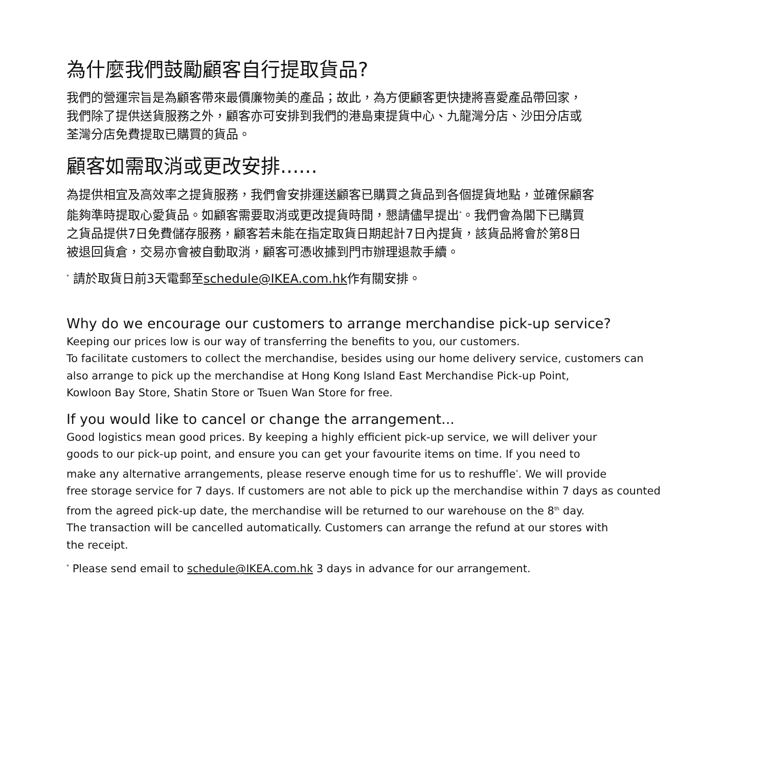為什麼我們鼓勵顧客自行提取貨品?
我們的營運宗旨是為顧客帶來最價廉物美的產品；故此，為方便顧客更快捷將喜愛產品帶回家，
我們除了提供送貨服務之外，顧客亦可安排到我們的港島東提貨中心、九龍灣分店、沙田分店或
荃灣分店免費提取已購買的貨品。
顧客如需取消或更改安排......
為提供相宜及高效率之提貨服務，我們會安排運送顧客已購買之貨品到各個提貨地點，並確保顧客
能夠準時提取心愛貨品。如顧客需要取消或更改提貨時間，懇請儘早提出<sup>*</sup>。我們會為閣下已購買
之貨品提供7日免費儲存服務，顧客若未能在指定取貨日期起計7日內提貨，該貨品將會於第8日
被退回貨倉，交易亦會被自動取消，顧客可憑收據到門市辦理退款手續。
<sup>*</sup> 請於取貨日前3天電郵至schedule@IKEA.com.hk作有關安排。
Why do we encourage our customers to arrange merchandise pick-up service?
Keeping our prices low is our way of transferring the benefits to you, our customers.
To facilitate customers to collect the merchandise, besides using our home delivery service, customers can
also arrange to pick up the merchandise at Hong Kong Island East Merchandise Pick-up Point,
Kowloon Bay Store, Shatin Store or Tsuen Wan Store for free.
If you would like to cancel or change the arrangement...
Good logistics mean good prices. By keeping a highly efficient pick-up service, we will deliver your
goods to our pick-up point, and ensure you can get your favourite items on time. If you need to
make any alternative arrangements, please reserve enough time for us to reshuffle<sup>*</sup>. We will provide
free storage service for 7 days. If customers are not able to pick up the merchandise within 7 days as counted
from the agreed pick-up date, the merchandise will be returned to our warehouse on the 8<sup>th</sup> day.
The transaction will be cancelled automatically. Customers can arrange the refund at our stores with
the receipt.
<sup>*</sup> Please send email to schedule@IKEA.com.hk 3 days in advance for our arrangement.